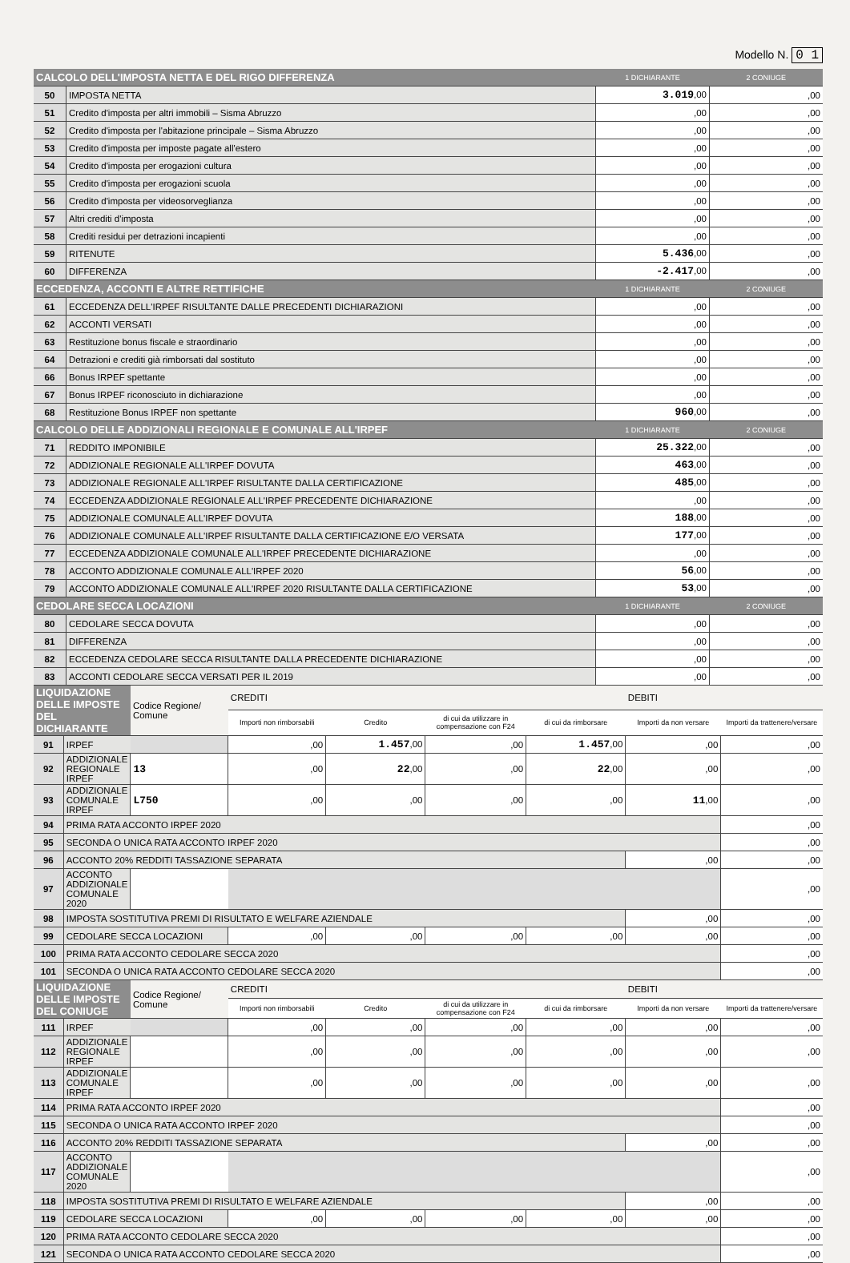Modello N. 0 1
| CALCOLO DELL'IMPOSTA NETTA E DEL RIGO DIFFERENZA | | 1 DICHIARANTE | 2 CONIUGE |
| --- | --- | --- | --- |
| 50 | IMPOSTA NETTA | 3.019 ,00 | ,00 |
| 51 | Credito d'imposta per altri immobili – Sisma Abruzzo | ,00 | ,00 |
| 52 | Credito d'imposta per l'abitazione principale – Sisma Abruzzo | ,00 | ,00 |
| 53 | Credito d'imposta per imposte pagate all'estero | ,00 | ,00 |
| 54 | Credito d'imposta per erogazioni cultura | ,00 | ,00 |
| 55 | Credito d'imposta per erogazioni scuola | ,00 | ,00 |
| 56 | Credito d'imposta per videosorveglianza | ,00 | ,00 |
| 57 | Altri crediti d'imposta | ,00 | ,00 |
| 58 | Crediti residui per detrazioni incapienti | ,00 | ,00 |
| 59 | RITENUTE | 5.436 ,00 | ,00 |
| 60 | DIFFERENZA | -2.417 ,00 | ,00 |
| ECCEDENZA, ACCONTI E ALTRE RETTIFICHE | | 1 DICHIARANTE | 2 CONIUGE |
| 61 | ECCEDENZA DELL'IRPEF RISULTANTE DALLE PRECEDENTI DICHIARAZIONI | ,00 | ,00 |
| 62 | ACCONTI VERSATI | ,00 | ,00 |
| 63 | Restituzione bonus fiscale e straordinario | ,00 | ,00 |
| 64 | Detrazioni e crediti già rimborsati dal sostituto | ,00 | ,00 |
| 66 | Bonus IRPEF spettante | ,00 | ,00 |
| 67 | Bonus IRPEF riconosciuto in dichiarazione | ,00 | ,00 |
| 68 | Restituzione Bonus IRPEF non spettante | 960 ,00 | ,00 |
| CALCOLO DELLE ADDIZIONALI REGIONALE E COMUNALE ALL'IRPEF | | 1 DICHIARANTE | 2 CONIUGE |
| 71 | REDDITO IMPONIBILE | 25.322 ,00 | ,00 |
| 72 | ADDIZIONALE REGIONALE ALL'IRPEF DOVUTA | 463 ,00 | ,00 |
| 73 | ADDIZIONALE REGIONALE ALL'IRPEF RISULTANTE DALLA CERTIFICAZIONE | 485 ,00 | ,00 |
| 74 | ECCEDENZA ADDIZIONALE REGIONALE ALL'IRPEF PRECEDENTE DICHIARAZIONE | ,00 | ,00 |
| 75 | ADDIZIONALE COMUNALE ALL'IRPEF DOVUTA | 188 ,00 | ,00 |
| 76 | ADDIZIONALE COMUNALE ALL'IRPEF RISULTANTE DALLA CERTIFICAZIONE E/O VERSATA | 177 ,00 | ,00 |
| 77 | ECCEDENZA ADDIZIONALE COMUNALE ALL'IRPEF PRECEDENTE DICHIARAZIONE | ,00 | ,00 |
| 78 | ACCONTO ADDIZIONALE COMUNALE ALL'IRPEF 2020 | 56 ,00 | ,00 |
| 79 | ACCONTO ADDIZIONALE COMUNALE ALL'IRPEF 2020 RISULTANTE DALLA CERTIFICAZIONE | 53 ,00 | ,00 |
| CEDOLARE SECCA LOCAZIONI | | 1 DICHIARANTE | 2 CONIUGE |
| 80 | CEDOLARE SECCA DOVUTA | ,00 | ,00 |
| 81 | DIFFERENZA | ,00 | ,00 |
| 82 | ECCEDENZA CEDOLARE SECCA RISULTANTE DALLA PRECEDENTE DICHIARAZIONE | ,00 | ,00 |
| 83 | ACCONTI CEDOLARE SECCA VERSATI PER IL 2019 | ,00 | ,00 |
| LIQUIDAZIONE DELLE IMPOSTE DEL DICHIARANTE | | Codice Regione/ Comune | CREDITI | | | | DEBITI | |
| | | | Importi non rimborsabili | Credito | di cui da utilizzare in compensazione con F24 | di cui da rimborsare | Importi da non versare | Importi da trattenere/versare |
| 91 | IRPEF | | ,00 | 1.457 ,00 | ,00 | 1.457 ,00 | ,00 | ,00 |
| 92 | ADDIZIONALE REGIONALE IRPEF | 13 | ,00 | 22 ,00 | ,00 | 22 ,00 | ,00 | ,00 |
| 93 | ADDIZIONALE COMUNALE IRPEF | L750 | ,00 | ,00 | ,00 | ,00 | 11 ,00 | ,00 |
| 94 | PRIMA RATA ACCONTO IRPEF 2020 | | | | | | | ,00 |
| 95 | SECONDA O UNICA RATA ACCONTO IRPEF 2020 | | | | | | | ,00 |
| 96 | ACCONTO 20% REDDITI TASSAZIONE SEPARATA | | | | | | ,00 | ,00 |
| 97 | ACCONTO ADDIZIONALE COMUNALE 2020 | | | | | | | ,00 |
| 98 | IMPOSTA SOSTITUTIVA PREMI DI RISULTATO E WELFARE AZIENDALE | | | | | | ,00 | ,00 |
| 99 | CEDOLARE SECCA LOCAZIONI | | ,00 | ,00 | ,00 | ,00 | ,00 | ,00 |
| 100 | PRIMA RATA ACCONTO CEDOLARE SECCA 2020 | | | | | | | ,00 |
| 101 | SECONDA O UNICA RATA ACCONTO CEDOLARE SECCA 2020 | | | | | | | ,00 |
| LIQUIDAZIONE DELLE IMPOSTE DEL CONIUGE | | Codice Regione/ Comune | CREDITI | | | | DEBITI | |
| | | | Importi non rimborsabili | Credito | di cui da utilizzare in compensazione con F24 | di cui da rimborsare | Importi da non versare | Importi da trattenere/versare |
| 111 | IRPEF | | ,00 | ,00 | ,00 | ,00 | ,00 | ,00 |
| 112 | ADDIZIONALE REGIONALE IRPEF | | ,00 | ,00 | ,00 | ,00 | ,00 | ,00 |
| 113 | ADDIZIONALE COMUNALE IRPEF | | ,00 | ,00 | ,00 | ,00 | ,00 | ,00 |
| 114 | PRIMA RATA ACCONTO IRPEF 2020 | | | | | | | ,00 |
| 115 | SECONDA O UNICA RATA ACCONTO IRPEF 2020 | | | | | | | ,00 |
| 116 | ACCONTO 20% REDDITI TASSAZIONE SEPARATA | | | | | | ,00 | ,00 |
| 117 | ACCONTO ADDIZIONALE COMUNALE 2020 | | | | | | | ,00 |
| 118 | IMPOSTA SOSTITUTIVA PREMI DI RISULTATO E WELFARE AZIENDALE | | | | | | ,00 | ,00 |
| 119 | CEDOLARE SECCA LOCAZIONI | | ,00 | ,00 | ,00 | ,00 | ,00 | ,00 |
| 120 | PRIMA RATA ACCONTO CEDOLARE SECCA 2020 | | | | | | | ,00 |
| 121 | SECONDA O UNICA RATA ACCONTO CEDOLARE SECCA 2020 | | | | | | | ,00 |